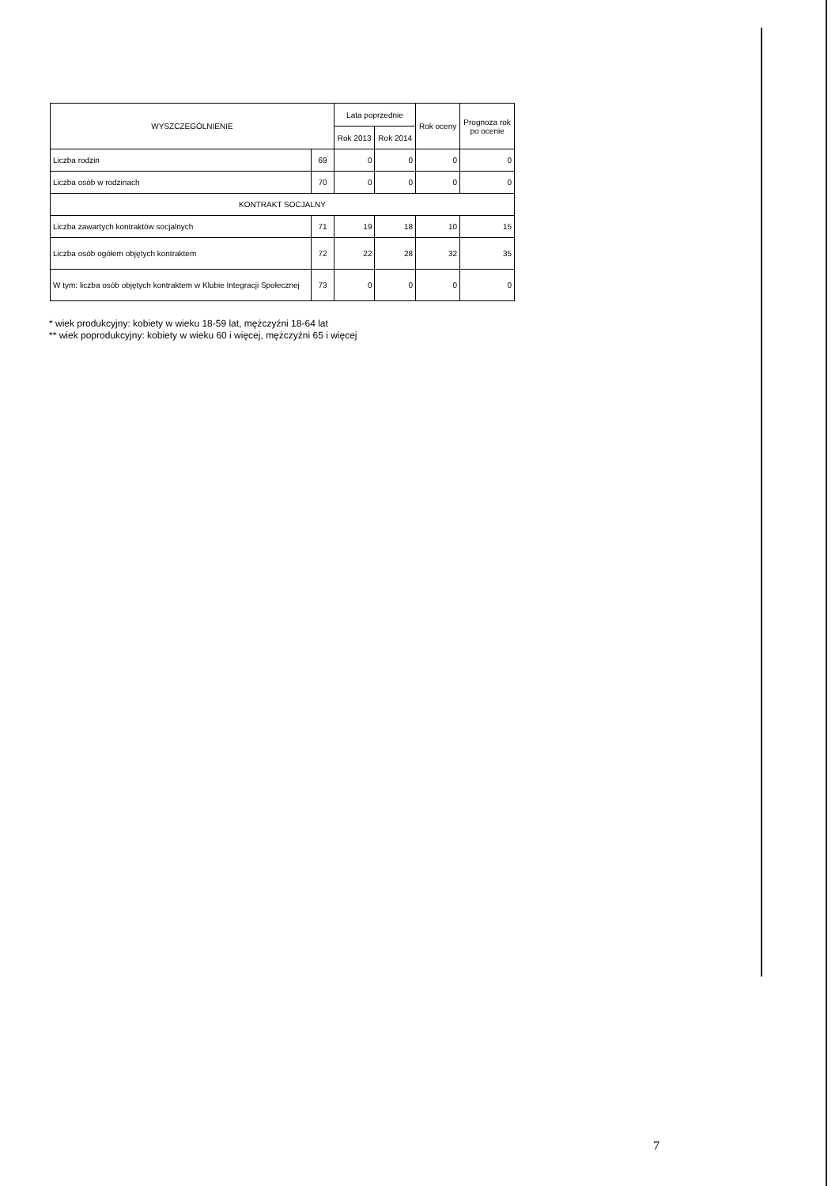| WYSZCZEGÓLNIENIE | | Lata poprzednie | | Rok oceny | Prognoza rok po ocenie |
| --- | --- | --- | --- | --- | --- |
| | | Rok 2013 | Rok 2014 | | |
| Liczba rodzin | 69 | 0 | 0 | 0 | 0 |
| Liczba osób w rodzinach | 70 | 0 | 0 | 0 | 0 |
| KONTRAKT SOCJALNY | | | | | |
| Liczba zawartych kontraktów socjalnych | 71 | 19 | 18 | 10 | 15 |
| Liczba osób ogółem objętych kontraktem | 72 | 22 | 28 | 32 | 35 |
| W tym: liczba osób objętych kontraktem w Klubie Integracji Społecznej | 73 | 0 | 0 | 0 | 0 |
* wiek produkcyjny: kobiety w wieku 18-59 lat, mężczyźni 18-64 lat
** wiek poprodukcyjny: kobiety w wieku 60 i więcej, mężczyźni 65 i więcej
7